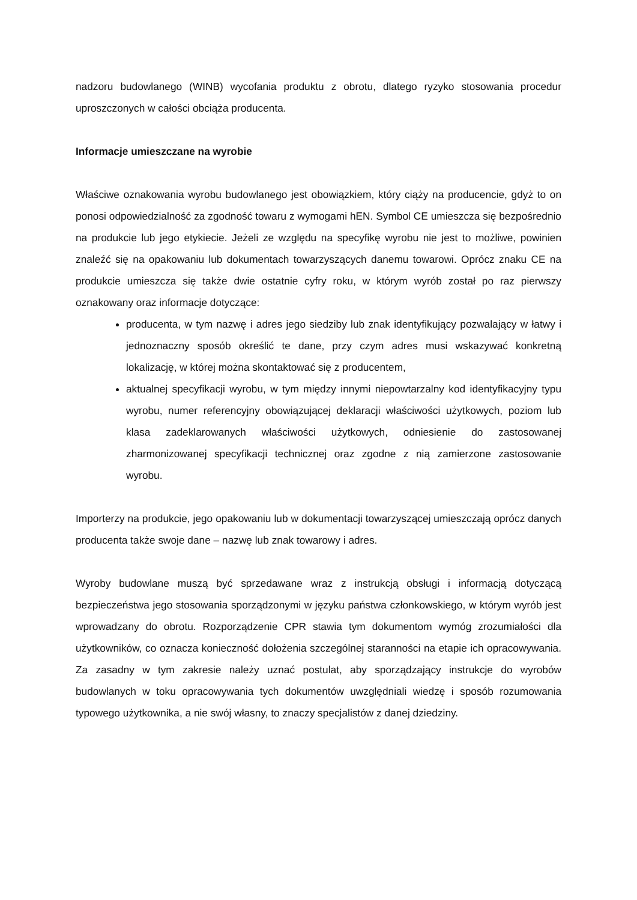nadzoru budowlanego (WINB) wycofania produktu z obrotu, dlatego ryzyko stosowania procedur uproszczonych w całości obciąża producenta.
Informacje umieszczane na wyrobie
Właściwe oznakowania wyrobu budowlanego jest obowiązkiem, który ciąży na producencie, gdyż to on ponosi odpowiedzialność za zgodność towaru z wymogami hEN. Symbol CE umieszcza się bezpośrednio na produkcie lub jego etykiecie. Jeżeli ze względu na specyfikę wyrobu nie jest to możliwe, powinien znaleźć się na opakowaniu lub dokumentach towarzyszących danemu towarowi. Oprócz znaku CE na produkcie umieszcza się także dwie ostatnie cyfry roku, w którym wyrób został po raz pierwszy oznakowany oraz informacje dotyczące:
producenta, w tym nazwę i adres jego siedziby lub znak identyfikujący pozwalający w łatwy i jednoznaczny sposób określić te dane, przy czym adres musi wskazywać konkretną lokalizację, w której można skontaktować się z producentem,
aktualnej specyfikacji wyrobu, w tym między innymi niepowtarzalny kod identyfikacyjny typu wyrobu, numer referencyjny obowiązującej deklaracji właściwości użytkowych, poziom lub klasa zadeklarowanych właściwości użytkowych, odniesienie do zastosowanej zharmonizowanej specyfikacji technicznej oraz zgodne z nią zamierzone zastosowanie wyrobu.
Importerzy na produkcie, jego opakowaniu lub w dokumentacji towarzyszącej umieszczają oprócz danych producenta także swoje dane – nazwę lub znak towarowy i adres.
Wyroby budowlane muszą być sprzedawane wraz z instrukcją obsługi i informacją dotyczącą bezpieczeństwa jego stosowania sporządzonymi w języku państwa członkowskiego, w którym wyrób jest wprowadzany do obrotu. Rozporządzenie CPR stawia tym dokumentom wymóg zrozumiałości dla użytkowników, co oznacza konieczność dołożenia szczególnej staranności na etapie ich opracowywania. Za zasadny w tym zakresie należy uznać postulat, aby sporządzający instrukcje do wyrobów budowlanych w toku opracowywania tych dokumentów uwzględniali wiedzę i sposób rozumowania typowego użytkownika, a nie swój własny, to znaczy specjalistów z danej dziedziny.